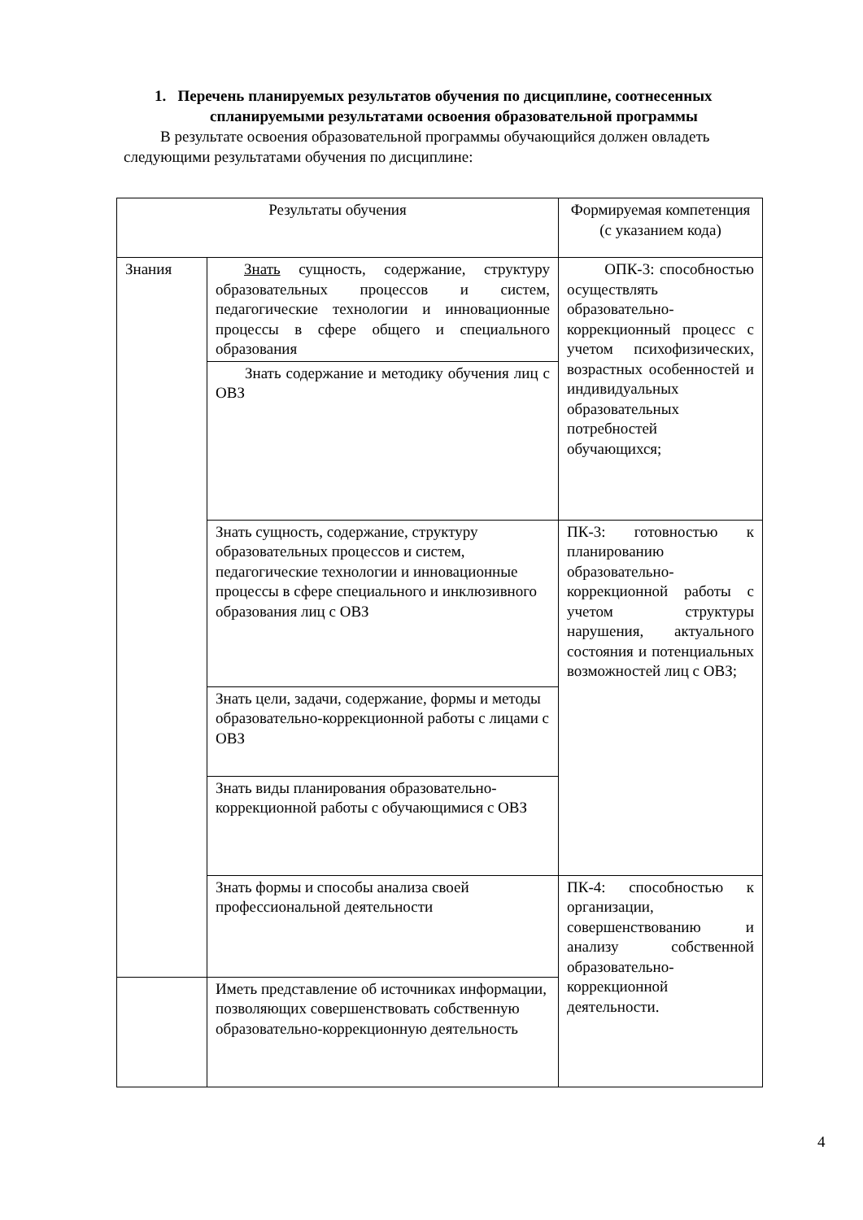1. Перечень планируемых результатов обучения по дисциплине, соотнесенных
спланируемыми результатами освоения образовательной программы
В результате освоения образовательной программы обучающийся должен овладеть следующими результатами обучения по дисциплине:
| Результаты обучения | | Формируемая компетенция (с указанием кода) |
| Знания | Знать сущность, содержание, структуру образовательных процессов и систем, педагогические технологии и инновационные процессы в сфере общего и специального образования | ОПК-3: способностью осуществлять образовательно-коррекционный процесс с учетом психофизических, возрастных особенностей и индивидуальных образовательных потребностей обучающихся; |
| | Знать содержание и методику обучения лиц с ОВЗ | |
| | Знать сущность, содержание, структуру образовательных процессов и систем, педагогические технологии и инновационные процессы в сфере специального и инклюзивного образования лиц с ОВЗ | ПК-3: готовностью к планированию образовательно-коррекционной работы с учетом структуры нарушения, актуального состояния и потенциальных возможностей лиц с ОВЗ; |
| | Знать цели, задачи, содержание, формы и методы образовательно-коррекционной работы с лицами с ОВЗ | |
| | Знать виды планирования образовательно-коррекционной работы с обучающимися с ОВЗ | |
| | Знать формы и способы анализа своей профессиональной деятельности | ПК-4: способностью к организации, совершенствованию и анализу собственной образовательно-коррекционной деятельности. |
| | Иметь представление об источниках информации, позволяющих совершенствовать собственную образовательно-коррекционную деятельность | |
4